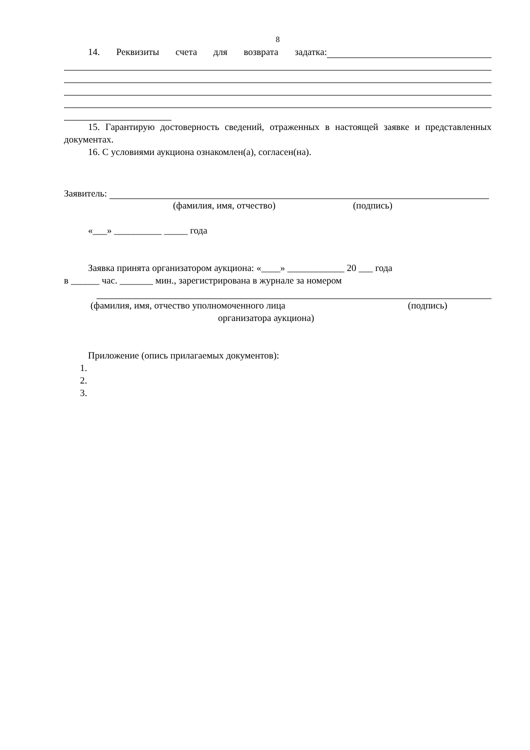8
14. Реквизиты счета для возврата задатка:
15. Гарантирую достоверность сведений, отраженных в настоящей заявке и представленных документах.
16. С условиями аукциона ознакомлен(а), согласен(на).
Заявитель:
(фамилия, имя, отчество) (подпись)
«___» __________ _____ года
Заявка принята организатором аукциона: «____» ____________ 20 ___ года
в ______ час. _______ мин., зарегистрирована в журнале за номером
(фамилия, имя, отчество уполномоченного лица (подпись)
организатора аукциона)
Приложение (опись прилагаемых документов):
1.
2.
3.